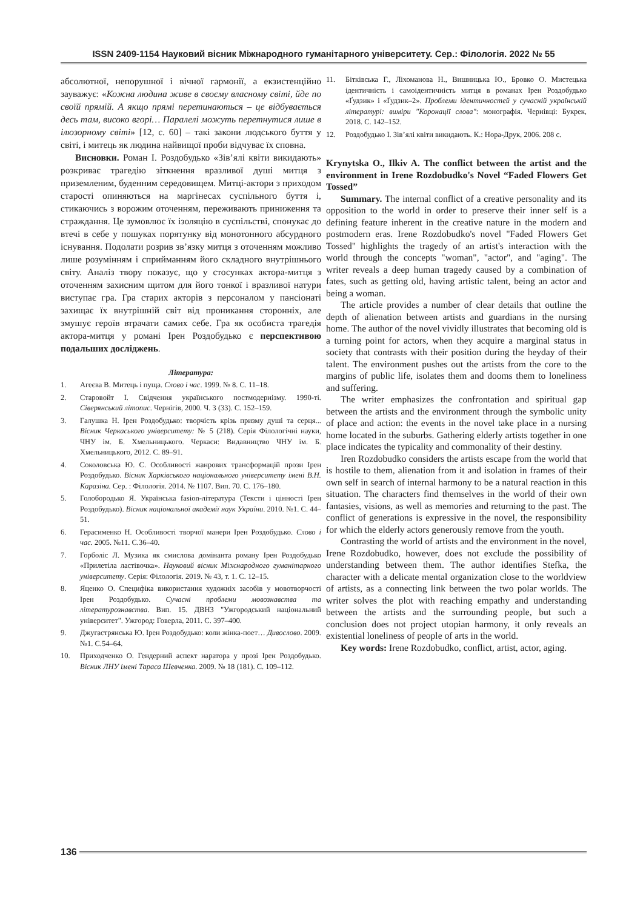ISSN 2409-1154 Науковий вісник Міжнародного гуманітарного університету. Сер.: Філологія. 2022 № 55
абсолютної, непорушної і вічної гармонії, а екзистенційно зауважує: «Кожна людина живе в своєму власному світі, йде по своїй прямій. А якщо прямі перетинаються – це відбувається десь там, високо вгорі… Паралелі можуть перетнутися лише в ілюзорному світі» [12, с. 60] – такі закони людського буття у світі, і митець як людина найвищої проби відчуває їх сповна.
Висновки. Роман І. Роздобудько «Зів’ялі квіти викидають» розкриває трагедію зіткнення вразливої душі митця з приземленим, буденним середовищем. Митці-актори з приходом старості опиняються на маргінесах суспільного буття і, стикаючись з ворожим оточенням, переживають приниження та страждання. Це зумовлює їх ізоляцію в суспільстві, спонукає до втечі в себе у пошуках порятунку від монотонного абсурдного існування. Подолати розрив зв’язку митця з оточенням можливо лише розумінням і сприйманням його складного внутрішнього світу. Аналіз твору показує, що у стосунках актора-митця з оточенням захисним щитом для його тонкої і вразливої натури виступає гра. Гра старих акторів з персоналом у пансіонаті захищає їх внутрішній світ від проникання сторонніх, але змушує героїв втрачати самих себе. Гра як особиста трагедія актора-митця у романі Ірен Роздобудько є перспективою подальших досліджень.
Література:
1. Агеєва В. Митець і пуща. Слово і час. 1999. № 8. С. 11–18.
2. Старовойт І. Свідчення українського постмодернізму. 1990-ті. Сіверянський літопис. Чернігів, 2000. Ч. 3 (33). С. 152–159.
3. Галушка Н. Ірен Роздобудько: творчість крізь призму душі та серця... Вісник Черкаського університету: № 5 (218). Серія Філологічні науки, ЧНУ ім. Б. Хмельницького. Черкаси: Видавництво ЧНУ ім. Б. Хмельницького, 2012. С. 89–91.
4. Соколовська Ю. С. Особливості жанрових трансформацій прози Ірен Роздобудько. Вісник Харківського національного університету імені В.Н. Каразіна. Сер. : Філологія. 2014. № 1107. Вип. 70. С. 176–180.
5. Голобородько Я. Українська fasion-література (Тексти і цінності Ірен Роздобудько). Вісник національної академії наук України. 2010. №1. С. 44–51.
6. Герасименко Н. Особливості творчої манери Ірен Роздобудько. Слово і час. 2005. №11. С.36–40.
7. Горболіс Л. Музика як смислова домінанта роману Ірен Роздобудько «Прилетіла ластівочка». Науковий вісник Міжнародного гуманітарного університету. Серія: Філологія. 2019. № 43, т. 1. С. 12–15.
8. Яценко О. Специфіка використання художніх засобів у мовотворчості Ірен Роздобудько. Сучасні проблеми мовознавства та літературознавства. Вип. 15. ДВНЗ "Ужгородський національний університет". Ужгород: Говерла, 2011. С. 397–400.
9. Джугастрянська Ю. Ірен Роздобудько: коли жінка-поет… Дивослово. 2009. №1. С.54–64.
10. Приходченко О. Гендерний аспект наратора у прозі Ірен Роздобудько. Вісник ЛНУ імені Тараса Шевченка. 2009. № 18 (181). С. 109–112.
11. Бітківська Г., Ліхоманова Н., Вишницька Ю., Бровко О. Мистецька ідентичність і самоідентичність митця в романах Ірен Роздобудько «Ґудзик» і «Ґудзик–2». Проблеми ідентичностей у сучасній українській літературі: виміри "Коронації слова": монографія. Чернівці: Букрек, 2018. С. 142–152.
12. Роздобудько І. Зів’ялі квіти викидають. К.: Нора-Друк, 2006. 208 с.
Krynytska O., Ilkiv A. The conflict between the artist and the environment in Irene Rozdobudko's Novel “Faded Flowers Get Tossed”
Summary. The internal conflict of a creative personality and its opposition to the world in order to preserve their inner self is a defining feature inherent in the creative nature in the modern and postmodern eras. Irene Rozdobudko's novel "Faded Flowers Get Tossed" highlights the tragedy of an artist's interaction with the world through the concepts "woman", "actor", and "aging". The writer reveals a deep human tragedy caused by a combination of fates, such as getting old, having artistic talent, being an actor and being a woman.
The article provides a number of clear details that outline the depth of alienation between artists and guardians in the nursing home. The author of the novel vividly illustrates that becoming old is a turning point for actors, when they acquire a marginal status in society that contrasts with their position during the heyday of their talent. The environment pushes out the artists from the core to the margins of public life, isolates them and dooms them to loneliness and suffering.
The writer emphasizes the confrontation and spiritual gap between the artists and the environment through the symbolic unity of place and action: the events in the novel take place in a nursing home located in the suburbs. Gathering elderly artists together in one place indicates the typicality and commonality of their destiny.
Iren Rozdobudko considers the artists escape from the world that is hostile to them, alienation from it and isolation in frames of their own self in search of internal harmony to be a natural reaction in this situation. The characters find themselves in the world of their own fantasies, visions, as well as memories and returning to the past. The conflict of generations is expressive in the novel, the responsibility for which the elderly actors generously remove from the youth.
Contrasting the world of artists and the environment in the novel, Irene Rozdobudko, however, does not exclude the possibility of understanding between them. The author identifies Stefka, the character with a delicate mental organization close to the worldview of artists, as a connecting link between the two polar worlds. The writer solves the plot with reaching empathy and understanding between the artists and the surrounding people, but such a conclusion does not project utopian harmony, it only reveals an existential loneliness of people of arts in the world.
Key words: Irene Rozdobudko, conflict, artist, actor, aging.
136